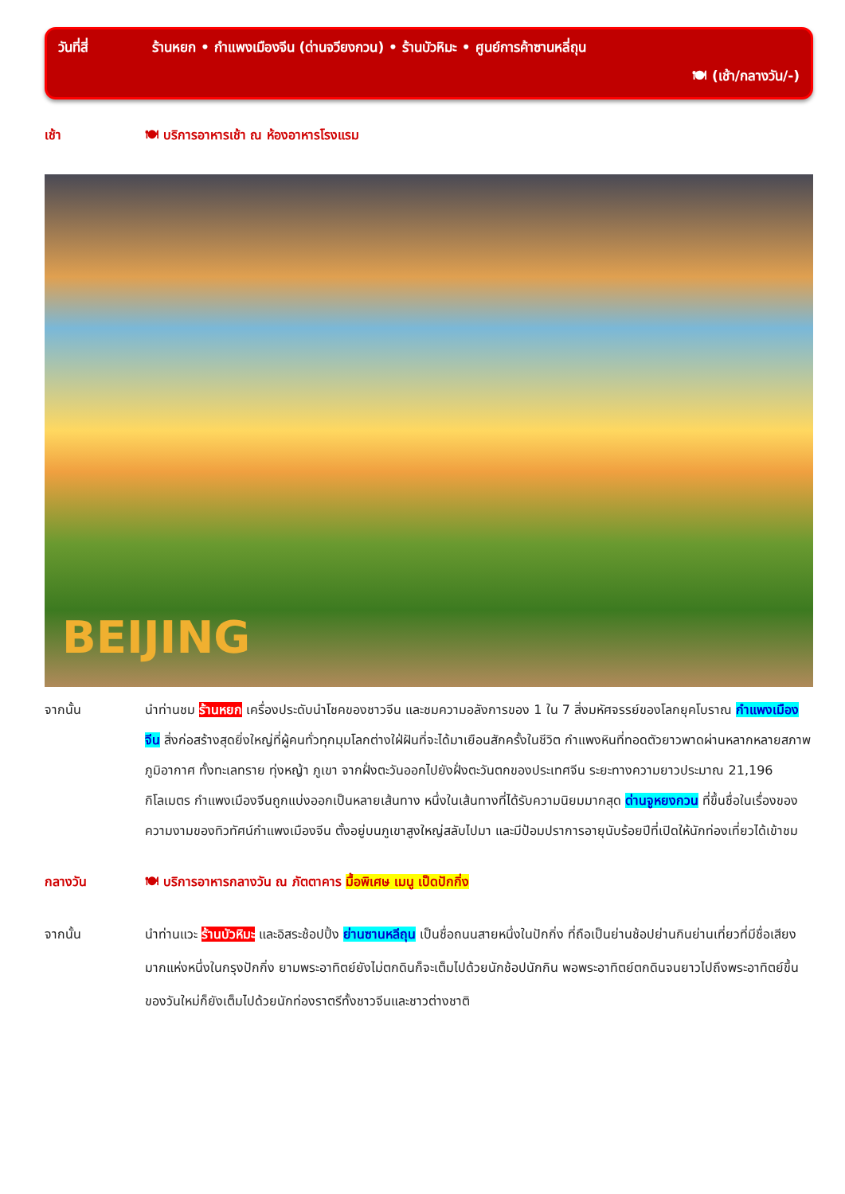วันที่สี่ ร้านหยก • กำแพงเมืองจีน (ด่านจวียงกวน) • ร้านบัวหิมะ • ศูนย์การค้าซานหลี่ถุน
🍽 (เช้า/กลางวัน/-)
เช้า 🍽 บริการอาหารเช้า ณ ห้องอาหารโรงแรม
BEIJING
จากนั้น นำท่านชม ร้านหยก เครื่องประดับนำโชคของชาวจีน และชมความอลังการของ 1 ใน 7 สิ่งมหัศจรรย์ของโลกยุคโบราณ กำแพงเมืองจีน สิ่งก่อสร้างสุดยิ่งใหญ่ที่ผู้คนทั่วทุกมุมโลกต่างใฝ่ฝันที่จะได้มาเยือนสักครั้งในชีวิต กำแพงหินที่ทอดตัวยาวพาดผ่านหลากหลายสภาพภูมิอากาศ ทั้งทะเลทราย ทุ่งหญ้า ภูเขา จากฝั่งตะวันออกไปยังฝั่งตะวันตกของประเทศจีน ระยะทางความยาวประมาณ 21,196 กิโลเมตร กำแพงเมืองจีนถูกแบ่งออกเป็นหลายเส้นทาง หนึ่งในเส้นทางที่ได้รับความนิยมมากสุด ด่านจูหยงกวน ที่ขึ้นชื่อในเรื่องของความงามของทิวทัศน์กำแพงเมืองจีน ตั้งอยู่บนภูเขาสูงใหญ่สลับไปมา และมีป้อมปราการอายุนับร้อยปีที่เปิดให้นักท่องเที่ยวได้เข้าชม
กลางวัน 🍽 บริการอาหารกลางวัน ณ ภัตตาคาร มื้อพิเศษ เมนู เป็ดปักกิ่ง
จากนั้น นำท่านแวะ ร้านบัวหิมะ และอิสระช้อปปิ้ง ย่านซานหลีถุน เป็นชื่อถนนสายหนึ่งในปักกิ่ง ที่ถือเป็นย่านช้อปย่านกินย่านเที่ยวที่มีชื่อเสียงมากแห่งหนึ่งในกรุงปักกิ่ง ยามพระอาทิตย์ยังไม่ตกดินก็จะเต็มไปด้วยนักช้อปนักกิน พอพระอาทิตย์ตกดินจนยาวไปถึงพระอาทิตย์ขึ้นของวันใหม่ก็ยังเต็มไปด้วยนักท่องราตรีทั้งชาวจีนและชาวต่างชาติ